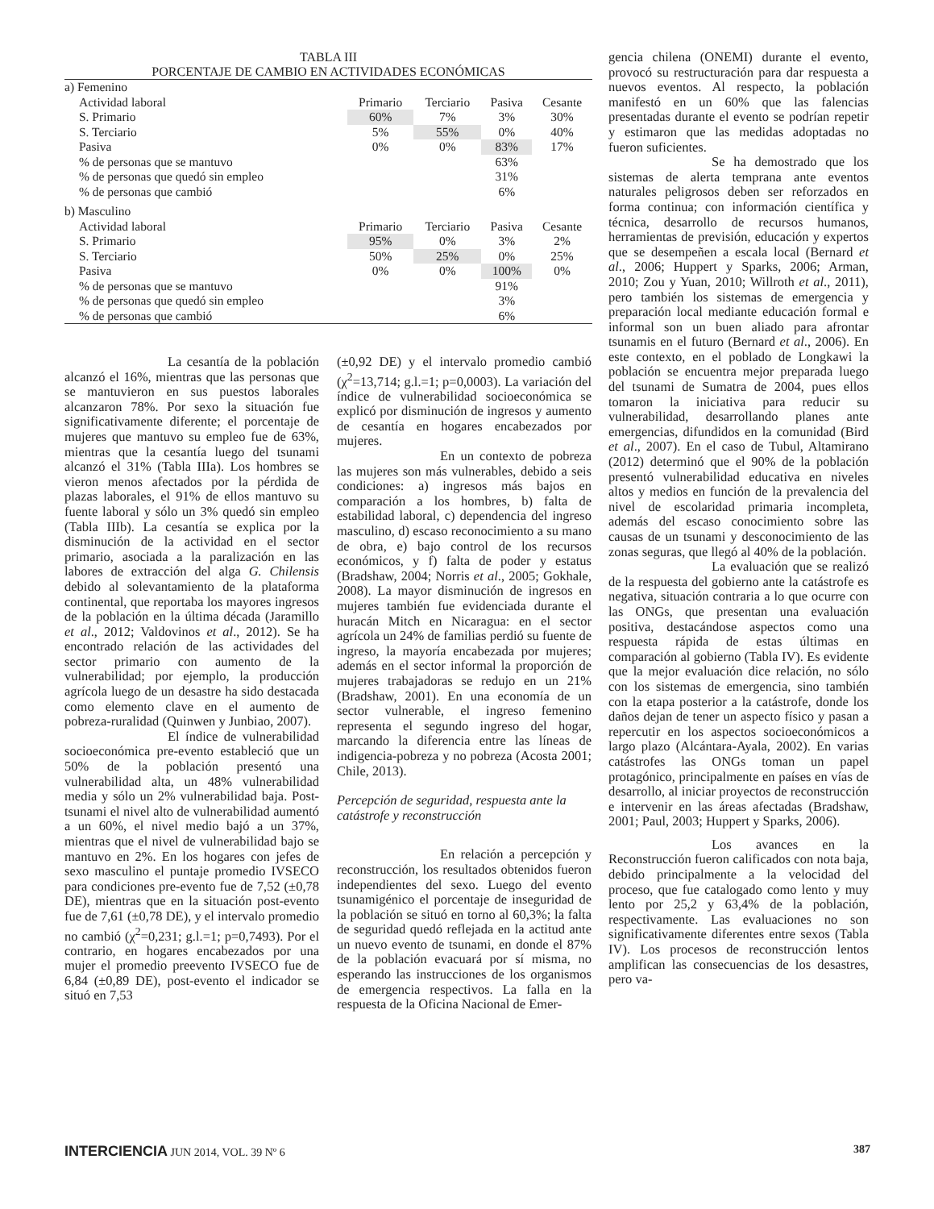TABLA III
PORCENTAJE DE CAMBIO EN ACTIVIDADES ECONÓMICAS
| a) Femenino | | | | |
| Actividad laboral | Primario | Terciario | Pasiva | Cesante |
| S. Primario | 60% | 7% | 3% | 30% |
| S. Terciario | 5% | 55% | 0% | 40% |
| Pasiva | 0% | 0% | 83% | 17% |
| % de personas que se mantuvo | | | 63% | |
| % de personas que quedó sin empleo | | | 31% | |
| % de personas que cambió | | | 6% | |
| b) Masculino | | | | |
| Actividad laboral | Primario | Terciario | Pasiva | Cesante |
| S. Primario | 95% | 0% | 3% | 2% |
| S. Terciario | 50% | 25% | 0% | 25% |
| Pasiva | 0% | 0% | 100% | 0% |
| % de personas que se mantuvo | | | 91% | |
| % de personas que quedó sin empleo | | | 3% | |
| % de personas que cambió | | | 6% | |
La cesantía de la población alcanzó el 16%, mientras que las personas que se mantuvieron en sus puestos laborales alcanzaron 78%. Por sexo la situación fue significativamente diferente; el porcentaje de mujeres que mantuvo su empleo fue de 63%, mientras que la cesantía luego del tsunami alcanzó el 31% (Tabla IIIa). Los hombres se vieron menos afectados por la pérdida de plazas laborales, el 91% de ellos mantuvo su fuente laboral y sólo un 3% quedó sin empleo (Tabla IIIb). La cesantía se explica por la disminución de la actividad en el sector primario, asociada a la paralización en las labores de extracción del alga G. Chilensis debido al solevantamiento de la plataforma continental, que reportaba los mayores ingresos de la población en la última década (Jaramillo et al., 2012; Valdovinos et al., 2012). Se ha encontrado relación de las actividades del sector primario con aumento de la vulnerabilidad; por ejemplo, la producción agrícola luego de un desastre ha sido destacada como elemento clave en el aumento de pobreza-ruralidad (Quinwen y Junbiao, 2007).
El índice de vulnerabilidad socioeconómica pre-evento estableció que un 50% de la población presentó una vulnerabilidad alta, un 48% vulnerabilidad media y sólo un 2% vulnerabilidad baja. Post-tsunami el nivel alto de vulnerabilidad aumentó a un 60%, el nivel medio bajó a un 37%, mientras que el nivel de vulnerabilidad bajo se mantuvo en 2%. En los hogares con jefes de sexo masculino el puntaje promedio IVSECO para condiciones pre-evento fue de 7,52 (±0,78 DE), mientras que en la situación post-evento fue de 7,61 (±0,78 DE), y el intervalo promedio no cambió (χ<sup>2</sup>=0,231; g.l.=1; p=0,7493). Por el contrario, en hogares encabezados por una mujer el promedio preevento IVSECO fue de 6,84 (±0,89 DE), post-evento el indicador se situó en 7,53
(±0,92 DE) y el intervalo promedio cambió (χ<sup>2</sup>=13,714; g.l.=1; p=0,0003). La variación del índice de vulnerabilidad socioeconómica se explicó por disminución de ingresos y aumento de cesantía en hogares encabezados por mujeres.
En un contexto de pobreza las mujeres son más vulnerables, debido a seis condiciones: a) ingresos más bajos en comparación a los hombres, b) falta de estabilidad laboral, c) dependencia del ingreso masculino, d) escaso reconocimiento a su mano de obra, e) bajo control de los recursos económicos, y f) falta de poder y estatus (Bradshaw, 2004; Norris et al., 2005; Gokhale, 2008). La mayor disminución de ingresos en mujeres también fue evidenciada durante el huracán Mitch en Nicaragua: en el sector agrícola un 24% de familias perdió su fuente de ingreso, la mayoría encabezada por mujeres; además en el sector informal la proporción de mujeres trabajadoras se redujo en un 21% (Bradshaw, 2001). En una economía de un sector vulnerable, el ingreso femenino representa el segundo ingreso del hogar, marcando la diferencia entre las líneas de indigencia-pobreza y no pobreza (Acosta 2001; Chile, 2013).
Percepción de seguridad, respuesta ante la catástrofe y reconstrucción
En relación a percepción y reconstrucción, los resultados obtenidos fueron independientes del sexo. Luego del evento tsunamigénico el porcentaje de inseguridad de la población se situó en torno al 60,3%; la falta de seguridad quedó reflejada en la actitud ante un nuevo evento de tsunami, en donde el 87% de la población evacuará por sí misma, no esperando las instrucciones de los organismos de emergencia respectivos. La falla en la respuesta de la Oficina Nacional de Emer-
gencia chilena (ONEMI) durante el evento, provocó su restructuración para dar respuesta a nuevos eventos. Al respecto, la población manifestó en un 60% que las falencias presentadas durante el evento se podrían repetir y estimaron que las medidas adoptadas no fueron suficientes.
Se ha demostrado que los sistemas de alerta temprana ante eventos naturales peligrosos deben ser reforzados en forma continua; con información científica y técnica, desarrollo de recursos humanos, herramientas de previsión, educación y expertos que se desempeñen a escala local (Bernard et al., 2006; Huppert y Sparks, 2006; Arman, 2010; Zou y Yuan, 2010; Willroth et al., 2011), pero también los sistemas de emergencia y preparación local mediante educación formal e informal son un buen aliado para afrontar tsunamis en el futuro (Bernard et al., 2006). En este contexto, en el poblado de Longkawi la población se encuentra mejor preparada luego del tsunami de Sumatra de 2004, pues ellos tomaron la iniciativa para reducir su vulnerabilidad, desarrollando planes ante emergencias, difundidos en la comunidad (Bird et al., 2007). En el caso de Tubul, Altamirano (2012) determinó que el 90% de la población presentó vulnerabilidad educativa en niveles altos y medios en función de la prevalencia del nivel de escolaridad primaria incompleta, además del escaso conocimiento sobre las causas de un tsunami y desconocimiento de las zonas seguras, que llegó al 40% de la población.
La evaluación que se realizó de la respuesta del gobierno ante la catástrofe es negativa, situación contraria a lo que ocurre con las ONGs, que presentan una evaluación positiva, destacándose aspectos como una respuesta rápida de estas últimas en comparación al gobierno (Tabla IV). Es evidente que la mejor evaluación dice relación, no sólo con los sistemas de emergencia, sino también con la etapa posterior a la catástrofe, donde los daños dejan de tener un aspecto físico y pasan a repercutir en los aspectos socioeconómicos a largo plazo (Alcántara-Ayala, 2002). En varias catástrofes las ONGs toman un papel protagónico, principalmente en países en vías de desarrollo, al iniciar proyectos de reconstrucción e intervenir en las áreas afectadas (Bradshaw, 2001; Paul, 2003; Huppert y Sparks, 2006).
Los avances en la Reconstrucción fueron calificados con nota baja, debido principalmente a la velocidad del proceso, que fue catalogado como lento y muy lento por 25,2 y 63,4% de la población, respectivamente. Las evaluaciones no son significativamente diferentes entre sexos (Tabla IV). Los procesos de reconstrucción lentos amplifican las consecuencias de los desastres, pero va-
INTERCIENCIA JUN 2014, VOL. 39 Nº 6 387